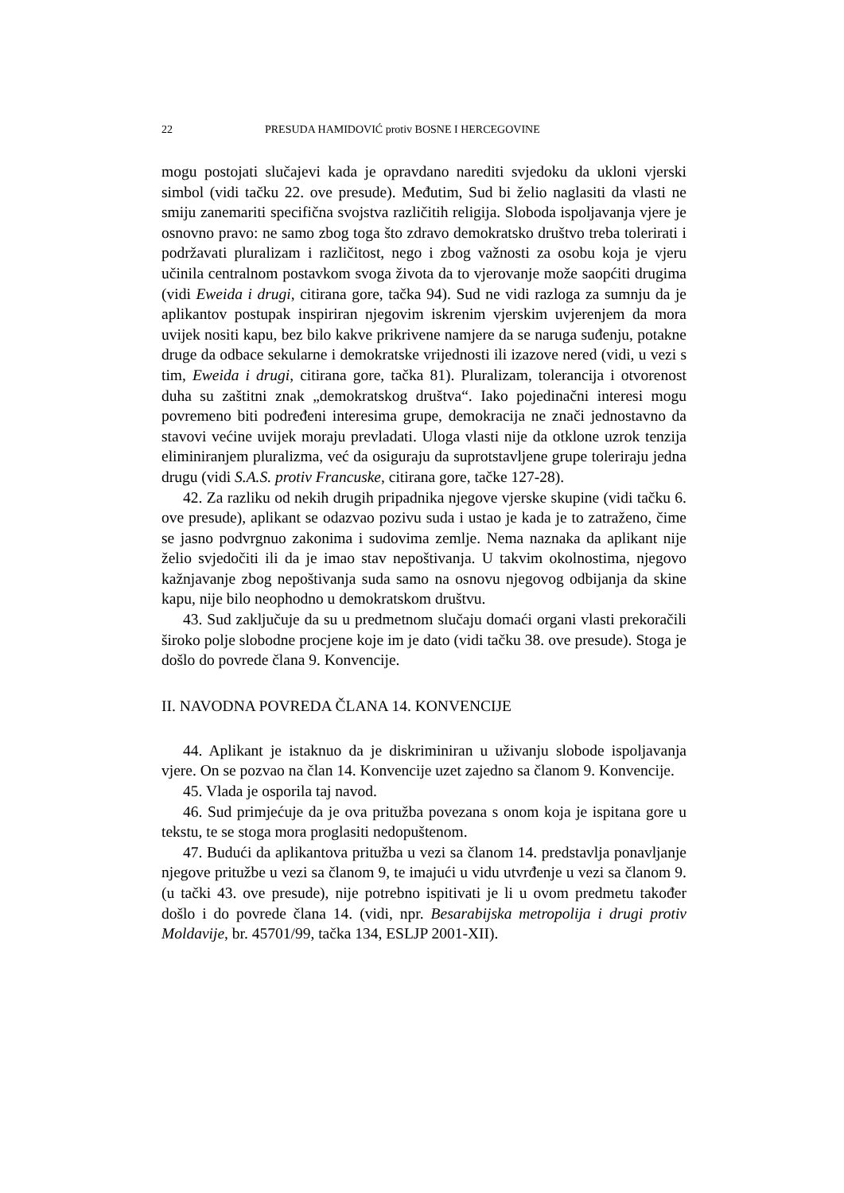22 PRESUDA HAMIDOVIĆ protiv BOSNE I HERCEGOVINE
mogu postojati slučajevi kada je opravdano narediti svjedoku da ukloni vjerski simbol (vidi tačku 22. ove presude). Međutim, Sud bi želio naglasiti da vlasti ne smiju zanemariti specifična svojstva različitih religija. Sloboda ispoljavanja vjere je osnovno pravo: ne samo zbog toga što zdravo demokratsko društvo treba tolerirati i podržavati pluralizam i različitost, nego i zbog važnosti za osobu koja je vjeru učinila centralnom postavkom svoga života da to vjerovanje može saopćiti drugima (vidi Eweida i drugi, citirana gore, tačka 94). Sud ne vidi razloga za sumnju da je aplikantov postupak inspiriran njegovim iskrenim vjerskim uvjerenjem da mora uvijek nositi kapu, bez bilo kakve prikrivene namjere da se naruga suđenju, potakne druge da odbace sekularne i demokratske vrijednosti ili izazove nered (vidi, u vezi s tim, Eweida i drugi, citirana gore, tačka 81). Pluralizam, tolerancija i otvorenost duha su zaštitni znak „demokratskog društva“. Iako pojedinačni interesi mogu povremeno biti podređeni interesima grupe, demokracija ne znači jednostavno da stavovi većine uvijek moraju prevladati. Uloga vlasti nije da otklone uzrok tenzija eliminiranjem pluralizma, već da osiguraju da suprotstavljene grupe toleriraju jedna drugu (vidi S.A.S. protiv Francuske, citirana gore, tačke 127-28).
42. Za razliku od nekih drugih pripadnika njegove vjerske skupine (vidi tačku 6. ove presude), aplikant se odazvao pozivu suda i ustao je kada je to zatraženo, čime se jasno podvrgnuo zakonima i sudovima zemlje. Nema naznaka da aplikant nije želio svjedočiti ili da je imao stav nepoštivanja. U takvim okolnostima, njegovo kažnjavanje zbog nepoštivanja suda samo na osnovu njegovog odbijanja da skine kapu, nije bilo neophodno u demokratskom društvu.
43. Sud zaključuje da su u predmetnom slučaju domaći organi vlasti prekoračili široko polje slobodne procjene koje im je dato (vidi tačku 38. ove presude). Stoga je došlo do povrede člana 9. Konvencije.
II. NAVODNA POVREDA ČLANA 14. KONVENCIJE
44. Aplikant je istaknuo da je diskriminiran u uživanju slobode ispoljavanja vjere. On se pozvao na član 14. Konvencije uzet zajedno sa članom 9. Konvencije.
45. Vlada je osporila taj navod.
46. Sud primjećuje da je ova pritužba povezana s onom koja je ispitana gore u tekstu, te se stoga mora proglasiti nedopuštenom.
47. Budući da aplikantova pritužba u vezi sa članom 14. predstavlja ponavljanje njegove pritužbe u vezi sa članom 9, te imajući u vidu utvrđenje u vezi sa članom 9. (u tački 43. ove presude), nije potrebno ispitivati je li u ovom predmetu također došlo i do povrede člana 14. (vidi, npr. Besarabijska metropolija i drugi protiv Moldavije, br. 45701/99, tačka 134, ESLJP 2001-XII).